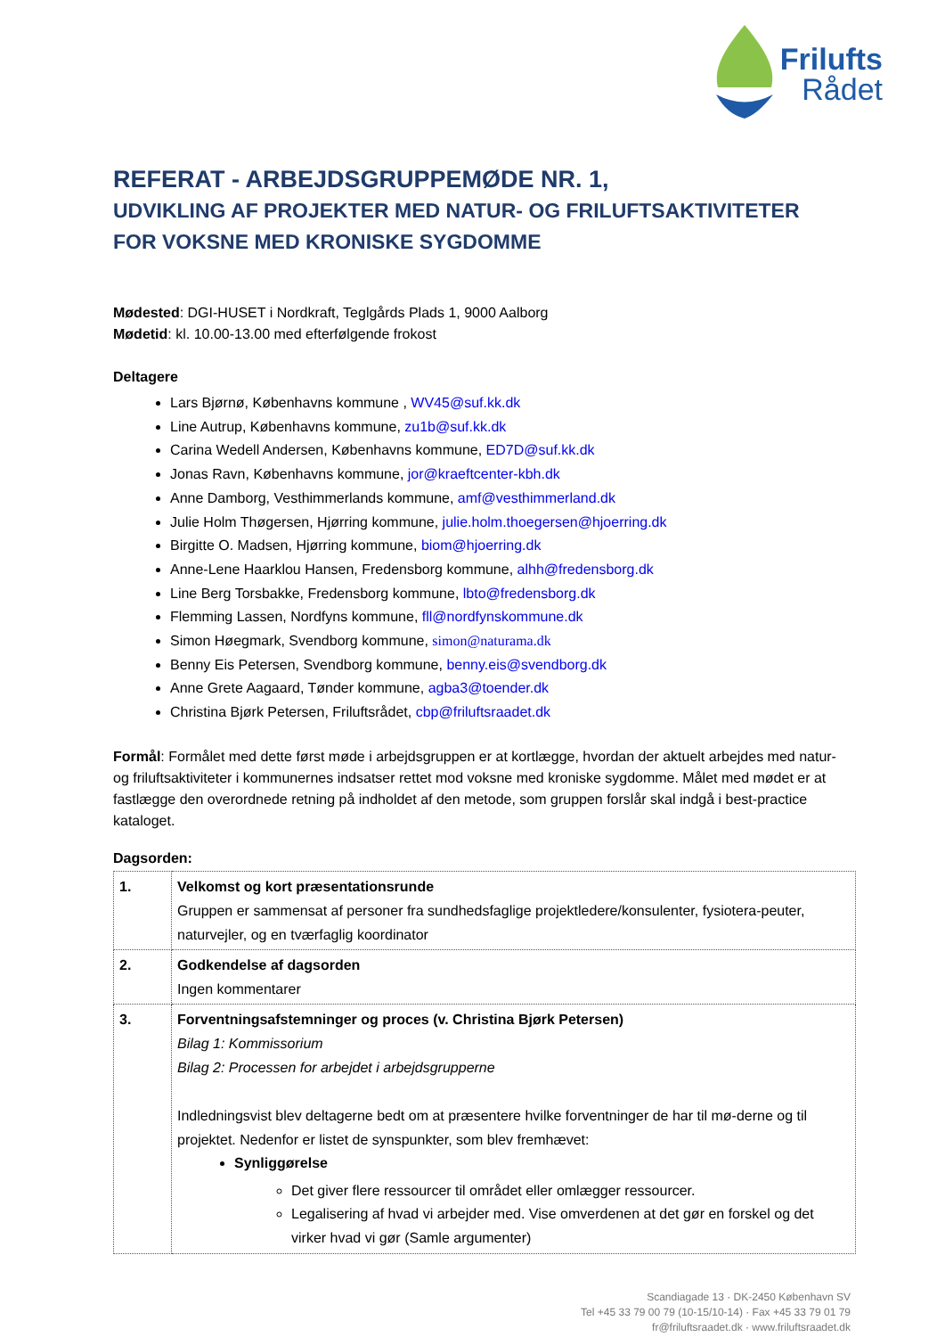Frilufts
Rådet
REFERAT - ARBEJDSGRUPPEMØDE NR. 1,
UDVIKLING AF PROJEKTER MED NATUR- OG FRILUFTSAKTIVITETER
FOR VOKSNE MED KRONISKE SYGDOMME
Mødested: DGI-HUSET i Nordkraft, Teglgårds Plads 1, 9000 Aalborg
Mødetid: kl. 10.00-13.00 med efterfølgende frokost
Deltagere
Lars Bjørnø, Københavns kommune , WV45@suf.kk.dk
Line Autrup, Københavns kommune, zu1b@suf.kk.dk
Carina Wedell Andersen, Københavns kommune, ED7D@suf.kk.dk
Jonas Ravn, Københavns kommune, jor@kraeftcenter-kbh.dk
Anne Damborg, Vesthimmerlands kommune, amf@vesthimmerland.dk
Julie Holm Thøgersen, Hjørring kommune, julie.holm.thoegersen@hjoerring.dk
Birgitte O. Madsen, Hjørring kommune, biom@hjoerring.dk
Anne-Lene Haarklou Hansen, Fredensborg kommune, alhh@fredensborg.dk
Line Berg Torsbakke, Fredensborg kommune, lbto@fredensborg.dk
Flemming Lassen, Nordfyns kommune, fll@nordfynskommune.dk
Simon Høegmark, Svendborg kommune, simon@naturama.dk
Benny Eis Petersen, Svendborg kommune, benny.eis@svendborg.dk
Anne Grete Aagaard, Tønder kommune, agba3@toender.dk
Christina Bjørk Petersen, Friluftsrådet, cbp@friluftsraadet.dk
Formål: Formålet med dette først møde i arbejdsgruppen er at kortlægge, hvordan der aktuelt arbejdes med natur- og friluftsaktiviteter i kommunernes indsatser rettet mod voksne med kroniske sygdomme. Målet med mødet er at fastlægge den overordnede retning på indholdet af den metode, som gruppen forslår skal indgå i best-practice kataloget.
Dagsorden:
| 1. | Velkomst og kort præsentationsrunde Gruppen er sammensat af personer fra sundhedsfaglige projektledere/konsulenter, fysiotera-peuter, naturvejler, og en tværfaglig koordinator |
| 2. | Godkendelse af dagsorden Ingen kommentarer |
| 3. | Forventningsafstemninger og proces (v. Christina Bjørk Petersen) Bilag 1: Kommissorium Bilag 2: Processen for arbejdet i arbejdsgrupperne Indledningsvist blev deltagerne bedt om at præsentere hvilke forventninger de har til mø-derne og til projektet. Nedenfor er listet de synspunkter, som blev fremhævet: Synliggørelse Det giver flere ressourcer til området eller omlægger ressourcer. Legalisering af hvad vi arbejder med. Vise omverdenen at det gør en forskel og det virker hvad vi gør (Samle argumenter) |
Scandiagade 13 · DK-2450 København SV
Tel +45 33 79 00 79 (10-15/10-14) · Fax +45 33 79 01 79
fr@friluftsraadet.dk · www.friluftsraadet.dk